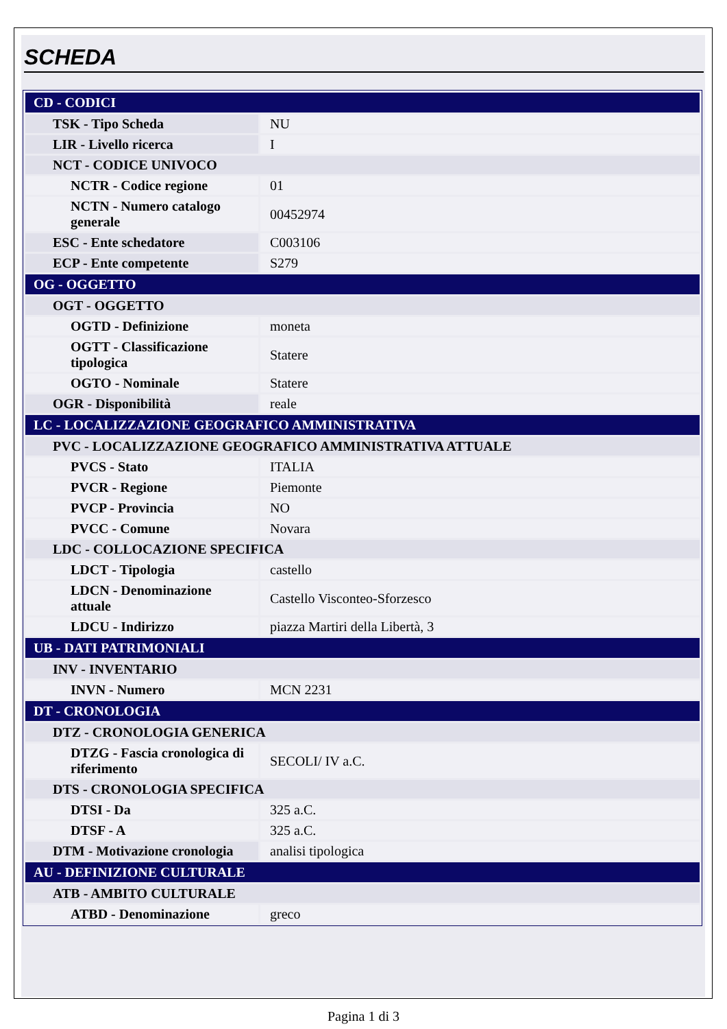SCHEDA
| CD - CODICI | |
| TSK - Tipo Scheda | NU |
| LIR - Livello ricerca | I |
| NCT - CODICE UNIVOCO | |
| NCTR - Codice regione | 01 |
| NCTN - Numero catalogo generale | 00452974 |
| ESC - Ente schedatore | C003106 |
| ECP - Ente competente | S279 |
| OG - OGGETTO | |
| OGT - OGGETTO | |
| OGTD - Definizione | moneta |
| OGTT - Classificazione tipologica | Statere |
| OGTO - Nominale | Statere |
| OGR - Disponibilità | reale |
| LC - LOCALIZZAZIONE GEOGRAFICO AMMINISTRATIVA | |
| PVC - LOCALIZZAZIONE GEOGRAFICO AMMINISTRATIVA ATTUALE | |
| PVCS - Stato | ITALIA |
| PVCR - Regione | Piemonte |
| PVCP - Provincia | NO |
| PVCC - Comune | Novara |
| LDC - COLLOCAZIONE SPECIFICA | |
| LDCT - Tipologia | castello |
| LDCN - Denominazione attuale | Castello Visconteo-Sforzesco |
| LDCU - Indirizzo | piazza Martiri della Libertà, 3 |
| UB - DATI PATRIMONIALI | |
| INV - INVENTARIO | |
| INVN - Numero | MCN 2231 |
| DT - CRONOLOGIA | |
| DTZ - CRONOLOGIA GENERICA | |
| DTZG - Fascia cronologica di riferimento | SECOLI/ IV a.C. |
| DTS - CRONOLOGIA SPECIFICA | |
| DTSI - Da | 325 a.C. |
| DTSF - A | 325 a.C. |
| DTM - Motivazione cronologia | analisi tipologica |
| AU - DEFINIZIONE CULTURALE | |
| ATB - AMBITO CULTURALE | |
| ATBD - Denominazione | greco |
Pagina 1 di 3